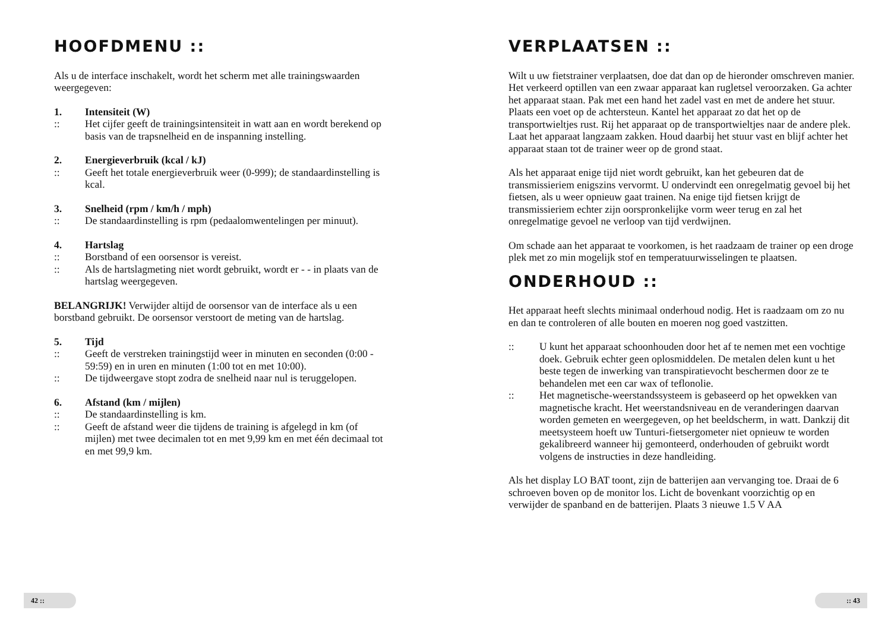HOOFDMENU ::
Als u de interface inschakelt, wordt het scherm met alle trainingswaarden weergegeven:
1. Intensiteit (W)
:: Het cijfer geeft de trainingsintensiteit in watt aan en wordt berekend op basis van de trapsnelheid en de inspanning instelling.
2. Energieverbruik (kcal / kJ)
:: Geeft het totale energieverbruik weer (0-999); de standaardinstelling is kcal.
3. Snelheid (rpm / km/h / mph)
:: De standaardinstelling is rpm (pedaalomwentelingen per minuut).
4. Hartslag
:: Borstband of een oorsensor is vereist.
:: Als de hartslagmeting niet wordt gebruikt, wordt er - - in plaats van de hartslag weergegeven.
BELANGRIJK! Verwijder altijd de oorsensor van de interface als u een borstband gebruikt. De oorsensor verstoort de meting van de hartslag.
5. Tijd
:: Geeft de verstreken trainingstijd weer in minuten en seconden (0:00 - 59:59) en in uren en minuten (1:00 tot en met 10:00).
:: De tijdweergave stopt zodra de snelheid naar nul is teruggelopen.
6. Afstand (km / mijlen)
:: De standaardinstelling is km.
:: Geeft de afstand weer die tijdens de training is afgelegd in km (of mijlen) met twee decimalen tot en met 9,99 km en met één decimaal tot en met 99,9 km.
42 ::
VERPLAATSEN ::
Wilt u uw fietstrainer verplaatsen, doe dat dan op de hieronder omschreven manier. Het verkeerd optillen van een zwaar apparaat kan rugletsel veroorzaken. Ga achter het apparaat staan. Pak met een hand het zadel vast en met de andere het stuur. Plaats een voet op de achtersteun. Kantel het apparaat zo dat het op de transportwieltjes rust. Rij het apparaat op de transportwieltjes naar de andere plek. Laat het apparaat langzaam zakken. Houd daarbij het stuur vast en blijf achter het apparaat staan tot de trainer weer op de grond staat.
Als het apparaat enige tijd niet wordt gebruikt, kan het gebeuren dat de transmissieriem enigszins vervormt. U ondervindt een onregelmatig gevoel bij het fietsen, als u weer opnieuw gaat trainen. Na enige tijd fietsen krijgt de transmissieriem echter zijn oorspronkelijke vorm weer terug en zal het onregelmatige gevoel ne verloop van tijd verdwijnen.
Om schade aan het apparaat te voorkomen, is het raadzaam de trainer op een droge plek met zo min mogelijk stof en temperatuurwisselingen te plaatsen.
ONDERHOUD ::
Het apparaat heeft slechts minimaal onderhoud nodig. Het is raadzaam om zo nu en dan te controleren of alle bouten en moeren nog goed vastzitten.
:: U kunt het apparaat schoonhouden door het af te nemen met een vochtige doek. Gebruik echter geen oplosmiddelen. De metalen delen kunt u het beste tegen de inwerking van transpiratievocht beschermen door ze te behandelen met een car wax of teflonolie.
:: Het magnetische-weerstandssysteem is gebaseerd op het opwekken van magnetische kracht. Het weerstandsniveau en de veranderingen daarvan worden gemeten en weergegeven, op het beeldscherm, in watt. Dankzij dit meetsysteem hoeft uw Tunturi-fietsergometer niet opnieuw te worden gekalibreerd wanneer hij gemonteerd, onderhouden of gebruikt wordt volgens de instructies in deze handleiding.
Als het display LO BAT toont, zijn de batterijen aan vervanging toe. Draai de 6 schroeven boven op de monitor los. Licht de bovenkant voorzichtig op en verwijder de spanband en de batterijen. Plaats 3 nieuwe 1.5 V AA
:: 43